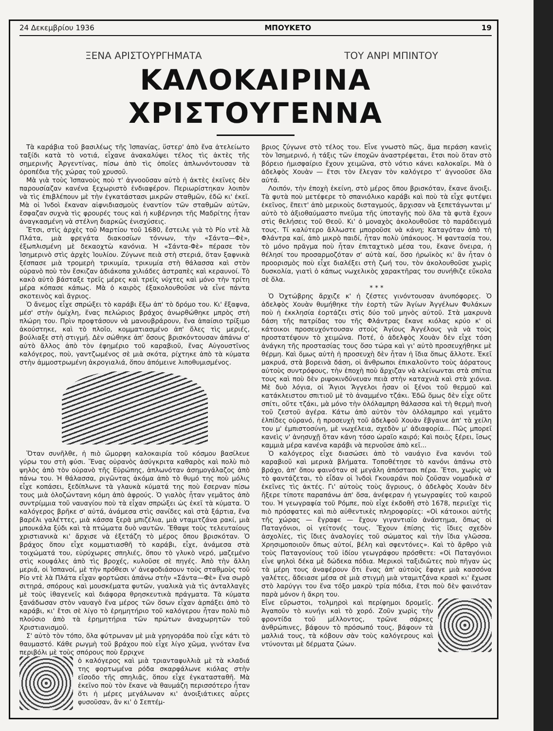24 Δεκεμβρίου 1936 ΜΠΟΥΚΕΤΟ 19
ΞΕΝΑ ΑΡΙΣΤΟΥΡΓΗΜΑΤΑ ΤΟΥ ΑΝΡΙ ΜΠΙΝΤΟΥ
ΚΑΛΟΚΑΙΡΙΝΑ ΧΡΙΣΤΟΥΓΕΝΝΑ
Τὰ καράβια τοῦ βασιλέως τῆς Ἰσπανίας, ὕστερ' ἀπὸ ἕνα ἀτελείωτο ταξίδι κατὰ τὸ νοτιά, εἶχανε ἀνακαλύψει τέλος τὶς ἀκτὲς τῆς σημερινῆς Ἀργεντίνας, πίσω ἀπὸ τὶς ὁποῖες ἁπλωνόντουσαν τὰ ὀροπέδια τῆς χώρας τοῦ χρυσοῦ.
Μὰ γιὰ τοὺς Ἰσπανοὺς ποὺ τ' ἀγνοοῦσαν αὐτὸ ἡ ἀκτὲς ἐκεῖνες δὲν παρουσίαζαν κανένα ξεχωριστὸ ἐνδιαφέρον. Περιωρίστηκαν λοιπὸν νὰ τὶς ἐπιβλέπουν μὲ τὴν ἐγκατάστασι μικρῶν σταθμῶν, ἐδῶ κι' ἐκεῖ. Μὰ οἱ Ἰνδοὶ ἔκαναν αἰφνιδιασμοὺς ἐναντίον τῶν σταθμῶν αὐτῶν, ἔσφαζαν συχνὰ τὶς φρουρές τους καὶ ἡ κυβέρνησι τῆς Μαδρίτης ἦταν ἀναγκασμένη νὰ στέλνη διαρκῶς ἐνισχύσεις.
Ἔτσι, στὶς ἀρχὲς τοῦ Μαρτίου τοῦ 1680, ἔστειλε γιὰ τὸ Ρίο ντὲ λὰ Πλάτα, μιὰ φρεγάτα διακοσίων τόννων, τὴν «Σάντα—Φὲ», ἐξωπλισμένη μὲ δεκαοχτὼ κανόνια. Ἡ «Σάντα-Φὲ» πέρασε τὸν Ἰσημερινὸ στὶς ἀρχὲς Ἰουλίου. Ζύγωνε πειὰ στὴ στεριά, ὅταν ξαφνικὰ ξέσπασε μιὰ τρομερὴ τρικυμία, τρικυμία στὴ θάλασσα καὶ στὸν οὐρανὸ ποὺ τὸν ἔσκιζαν ἀδιάκοπα χιλιάδες ἀστραπὲς καὶ κεραυνοί. Τὸ κακὸ αὐτὸ βάσταξε τρεῖς μέρες καὶ τρεῖς νύχτες καὶ μόνο τὴν τρίτη μέρα κόπασε κάπως. Μὰ ὁ καιρὸς ἐξακολουθοῦσε νὰ εἶνε πάντα σκοτεινὸς καὶ ἄγριος.
Ὁ ἄνεμος εἶχε σπρώξει τὸ καράβι ἔξω ἀπ' τὸ δρόμο του. Κι' ἔξαφνα, μέσ' στὴν ὁμίχλη, ἕνας πελώριος βράχος ἀνωρθώθηκε μπρὸς στὴ πλώρη του. Πρὶν προφτάσουν νὰ μανουβράρουν, ἕνα ἀπαίσιο τρίξιμο ἀκούστηκε, καὶ τὸ πλοῖο, κομματιασμένο ἀπ' ὅλες τὶς μεριές, βούλιαξε στὴ στιγμή. Δὲν σώθηκε ἀπ' ὅσους βρισκόντουσαν ἀπάνω σ' αὐτὸ ἄλλος ἀπὸ τὸν ἐφημέριο τοῦ καραβιοῦ, ἕνας Αὐγουστῖνος καλόγερος, ποὺ, γαντζωμένος σὲ μιὰ σκότα, ρίχτηκε ἀπὸ τὰ κύματα στὴν ἀμμοστρωμένη ἀκρογιαλιά, ὅπου ἀπόμεινε λιποθυμισμένος.
Ὅταν συνῆλθε, ἡ πιὸ ὤμορφη καλοκαιρία τοῦ κόσμου βασίλευε γύρω του στὴ φύσι. Ἕνας οὐρανὸς ἀσύγκριτα καθαρὸς καὶ πολὺ πιὸ ψηλὸς ἀπὸ τὸν οὐρανὸ τῆς Εὐρώπης, ἁπλωνόταν ἀσημογάλαζος ἀπὸ πάνω του. Ἡ θάλασσα, ριγῶντας ἀκόμα ἀπὸ τὸ θυμό της ποὺ μόλις εἶχε κοπάσει, ξεδίπλωνε τὰ γλαυκὰ κύματά της ποὺ ἔσερναν πίσω τους μιὰ ὁλοζώντανη κόμη ἀπὸ ἀφρούς. Ὁ γιαλὸς ἦταν γεμᾶτος ἀπὸ συντρίμμια τοῦ ναυαγίου ποὺ τὰ εἶχαν σπρώξει ὡς ἐκεῖ τὰ κύματα. Ὁ καλόγερος βρῆκε σ' αὐτά, ἀνάμεσα στὶς σανίδες καὶ στὰ ξάρτια, ἕνα βαρέλι γαλέττες, μιὰ κάσσα ξερὰ μπιζέλια, μιὰ νταμιτζάνα ρακί, μιὰ μπουκάλα ξύδι καὶ τὰ πτώματα δυὸ ναυτῶν. Ἔθαψε τοὺς τελευταίους χριστιανικὰ κι' ἄρχισε νὰ ἐξετάζη τὸ μέρος ὅπου βρισκόταν. Ὁ βράχος ὅπου εἶχε κομματιασθῆ τὸ καράβι, εἶχε, ἀνάμεσα στὰ τοιχώματά του, εὐρύχωρες σπηλιές, ὅπου τὸ γλυκὸ νερό, μαζεμένο στὶς κουφάλες ἀπὸ τὶς βροχές, κυλοῦσε σὲ πηγές. Ἀπὸ τὴν ἄλλη μεριά, οἱ Ἰσπανοί, μὲ τὴν πρόθεσι ν' ἀνεφοδιάσουν τοὺς σταθμοὺς τοῦ Ρίο ντὲ λὰ Πλάτα εἶχαν φορτώσει ἀπάνω στὴν «Σάντα—Φὲ» ἕνα σωρὸ σιτηρά, σπόρους καὶ μουσκέματα φυτῶν, γυαλικὰ γιὰ τὶς ἀνταλλαγὲς μὲ τοὺς ἰθαγενεῖς καὶ διάφορα θρησκευτικὰ πράγματα. Τὰ κύματα ξανάδωσαν στὸν ναυαγὸ ἕνα μέρος τῶν ὅσων εἶχαν ἁρπάξει ἀπὸ τὸ καράβι, κι' ἔτσι σὲ λίγο τὸ ἐρημητήριο τοῦ καλόγερου ἦταν πολὺ πιὸ πλούσιο ἀπὸ τὰ ἐρημητήρια τῶν πρώτων ἀναχωρητῶν τοῦ Χριστιανισμοῦ.
Σ' αὐτὸ τὸν τόπο, ὅλα φύτρωναν μὲ μιὰ γρηγοράδα ποὺ εἶχε κάτι τὸ θαυμαστό. Κάθε ρωγμὴ τοῦ βράχου ποὺ εἶχε λίγο χῶμα, γινόταν ἕνα περιβόλι μὲ τοὺς σπόρους ποὺ ἔρριχνε
ὁ καλόγερος καὶ μιὰ τριανταφυλλιὰ μὲ τὰ κλαδιά της φορτωμένα ρόδα σκαρφάλωνε κιόλας στὴν εἴσοδο τῆς σπηλιᾶς, ὅπου εἶχε ἐγκατασταθῆ. Μὰ ἐκεῖνο ποὺ τὸν ἔκανε νὰ θαυμάζη περισσότερο ἦταν ὅτι ἡ μέρες μεγάλωναν κι' ἀνοιξιάτικες αὖρες φυσοῦσαν, ἂν κι' ὁ Σεπτέμ-
βριος ζύγωνε στὸ τέλος του. Εἶνε γνωστὸ πῶς, ἅμα περάση κανεὶς τὸν Ἰσημερινό, ἡ τάξις τῶν ἐποχῶν ἀναστρέφεται, ἔτσι ποὺ ὅταν στὸ βόρειο ἡμισφαίριο ἔχουν χειμῶνα, στὸ νότιο κάνει καλοκαῖρι. Μὰ ὁ ἀδελφὸς Χουὰν — ἔτσι τὸν ἔλεγαν τὸν καλόγερο τ' ἀγνοοῦσε ὅλα αὐτά.
Λοιπόν, τὴν ἐποχὴ ἐκείνη, στὸ μέρος ὅπου βρισκόταν, ἔκανε ἄνοιξι. Τὰ φυτὰ ποὺ μετέφερε τὸ σπανιόλικο καράβι καὶ ποὺ τὰ εἶχε φυτέψει ἐκεῖνος, ἔπειτ' ἀπὸ μερικοὺς δισταγμούς, ἄρχισαν νὰ ξεπετάγωνται μ' αὐτὸ τὸ ἀξιοθαύμαστο πνεῦμα τῆς ὑποταγῆς ποὺ ὅλα τὰ φυτὰ ἔχουν στὶς θελήσεις τοῦ Θεοῦ. Κι' ὁ μοναχὸς ἀκολουθοῦσε τὸ παράδειγμά τους. Τί καλύτερο ἄλλωστε μποροῦσε νὰ κάνη; Καταγόταν ἀπὸ τὴ Φλάντρα καί, ἀπὸ μικρὸ παιδί, ἦταν πολὺ ὑπάκουος. Ἡ φαντασία του, τὸ μόνο πρᾶγμα ποὺ ἦταν ἐπιταχτικὸ μέσα του, ἔκανε ὄνειρα, ἡ θέλησί του προσαρμοζόταν σ' αὐτὰ καί, ὅσο ἡρωϊκὸς κι' ἂν ἦταν ὁ προορισμὸς ποὺ εἶχε διαλέξει στὴ ζωή του, τὸν ἀκολουθοῦσε χωρὶς δυσκολία, γιατὶ ὁ κάπως νωχελικὸς χαρακτῆρας του συνήθιζε εὔκολα σὲ ὅλα.
* * *
Ὁ Ὀχτώβρης ἄρχιζε κ' ἡ ζέστες γινόντουσαν ἀνυπόφορες. Ὁ ἀδελφὸς Χουὰν θυμήθηκε τὴν ἑορτὴ τῶν Ἁγίων Ἀγγέλων Φυλάκων ποὺ ἡ ἐκκλησία ἑορτάζει στὶς δύο τοῦ μηνὸς αὐτοῦ. Στὰ μακρυνὰ δάση τῆς πατρίδας του τῆς Φλάντρας ἔκανε κιόλας κρύο κ' οἱ κάτοικοι προσευχόντουσαν στοὺς Ἁγίους Ἀγγέλους γιὰ νὰ τοὺς προστατέψουν τὸ χειμῶνα. Ποτέ, ὁ ἀδελφὸς Χουὰν δὲν εἶχε τόση ἀνάγκη τῆς προστασίας τους ὅσο τώρα καὶ γι' αὐτὸ προσευχήθηκε μὲ θέρμη. Καὶ ὅμως αὐτὴ ἡ προσευχὴ δὲν ἦταν ἡ ἴδια ὅπως ἄλλοτε. Ἐκεῖ μακρυά, στὰ βορεινὰ δάση, οἱ ἄνθρωποι ἐπικαλοῦντο τοὺς ἀόρατους αὐτοὺς συντρόφους, τὴν ἐποχὴ ποὺ ἄρχιζαν νὰ κλείνωνται στὰ σπίτια τους καὶ ποὺ δὲν ριψοκινδύνευαν πειὰ στὴν καταχνιὰ καὶ στὰ χιόνια. Μὲ δυὸ λόγια, οἱ Ἅγιοι Ἄγγελοι ἦσαν οἱ ξένοι τοῦ θερμοῦ καὶ κατάκλειστου σπιτιοῦ μὲ τὸ ἀναμμένο τζάκι. Ἐδῶ ὅμως δὲν εἶχε οὔτε σπίτι, οὔτε τζάκι, μὰ μόνο τὴν ὁλόλαμπρη θάλασσα καὶ τὴ θερμὴ πνοὴ τοῦ ζεστοῦ ἀγέρα. Κάτω ἀπὸ αὐτὸν τὸν ὁλόλαμπρο καὶ γεμᾶτο ἐλπίδες οὐρανό, ἡ προσευχὴ τοῦ ἀδελφοῦ Χουὰν ἔβγαινε ἀπ' τὰ χείλη του μ' ἐμπιστοσύνη, μὲ νωχέλεια, σχεδὸν μ' ἀδιαφορία... Πῶς μπορεῖ κανεὶς ν' ἀνησυχῇ ὅταν κάνη τόσο ὡραῖο καιρό; Καὶ ποιὸς ξέρει, ἴσως καμμιὰ μέρα κανένα καράβι νὰ περνοῦσε ἀπὸ κεῖ...
Ὁ καλόγερος εἶχε διασώσει ἀπὸ τὸ ναυάγιο ἕνα κανόνι τοῦ καραβιοῦ καὶ μερικὰ βλήματα. Τοποθέτησε τὸ κανόνι ἀπάνω στὸ βράχο, ἀπ' ὅπου φαινόταν σὲ μεγάλη ἀπόστασι πέρα. Ἔτσι, χωρὶς νὰ τὸ φαντάζεται, τὸ εἶδαν οἱ Ἰνδοὶ Γκουαράνι ποὺ ζοῦσαν νομαδικὰ σ' ἐκεῖνες τὶς ἀκτές. Γι' αὐτοὺς τοὺς ἄγριους, ὁ ἀδελφὸς Χουὰν δὲν ἤξερε τίποτε παραπάνω ἀπ' ὅσα, ἀνέφεραν ἡ γεωγραφίες τοῦ καιροῦ του. Ἡ γεωγραφία τοῦ Ρόμπε, ποὺ εἶχε ἐκδοθῆ στὸ 1678, περιεῖχε τὶς πιὸ πρόσφατες καὶ πιὸ αὐθεντικὲς πληροφορίες: «Οἱ κάτοικοι αὐτῆς τῆς χώρας — ἔγραφε — ἔχουν γιγαντιαῖο ἀνάστημα, ὅπως οἱ Παταγόνιοι, οἱ γείτονές τους. Ἔχουν ἐπίσης τὶς ἴδιες σχεδὸν ἀσχολίες, τὶς ἴδιες ἀναλογίες τοῦ σώματος καὶ τὴν ἴδια γλῶσσα. Χρησιμοποιοῦν ὅπως αὐτοί, βέλη καὶ σφεντόνες». Καὶ τὸ ἄρθρο γιὰ τοὺς Παταγονίους τοῦ ἰδίου γεωγράφου πρόσθετε: «Οἱ Παταγόνιοι εἶνε ψηλοὶ δέκα μὲ δώδεκα πόδια. Μερικοὶ ταξιδιῶτες ποὺ πῆγαν ὡς τὰ μέρη τους ἀναφέρουν ὅτι ἕνας ἀπ' αὐτοὺς ἔφαγε μιὰ κασσόνα γαλέτες, ἄδειασε μέσα σὲ μιὰ στιγμὴ μιὰ νταμιτζάνα κρασὶ κι' ἔχωσε στὸ λαρύγγι του ἕνα τόξο μακρὺ τρία πόδια, ἔτσι ποὺ δὲν φαινόταν παρὰ μόνον ἡ ἄκρη του.
Εἶνε εὔρωστοι, τολμηροὶ καὶ περίφημοι δρομεῖς. Ἀγαποῦν τὸ κυνήγι καὶ τὸ χορό. Ζοῦν χωρὶς τὴν φροντίδα τοῦ μέλλοντος, τρῶνε σάρκες ἀνθρώπινες, βάφουν τὸ πρόσωπό τους, βάφουν τὰ μαλλιά τους, τὰ κόβουν σὰν τοὺς καλόγερους καὶ ντύνονται μὲ δέρματα ζώων.